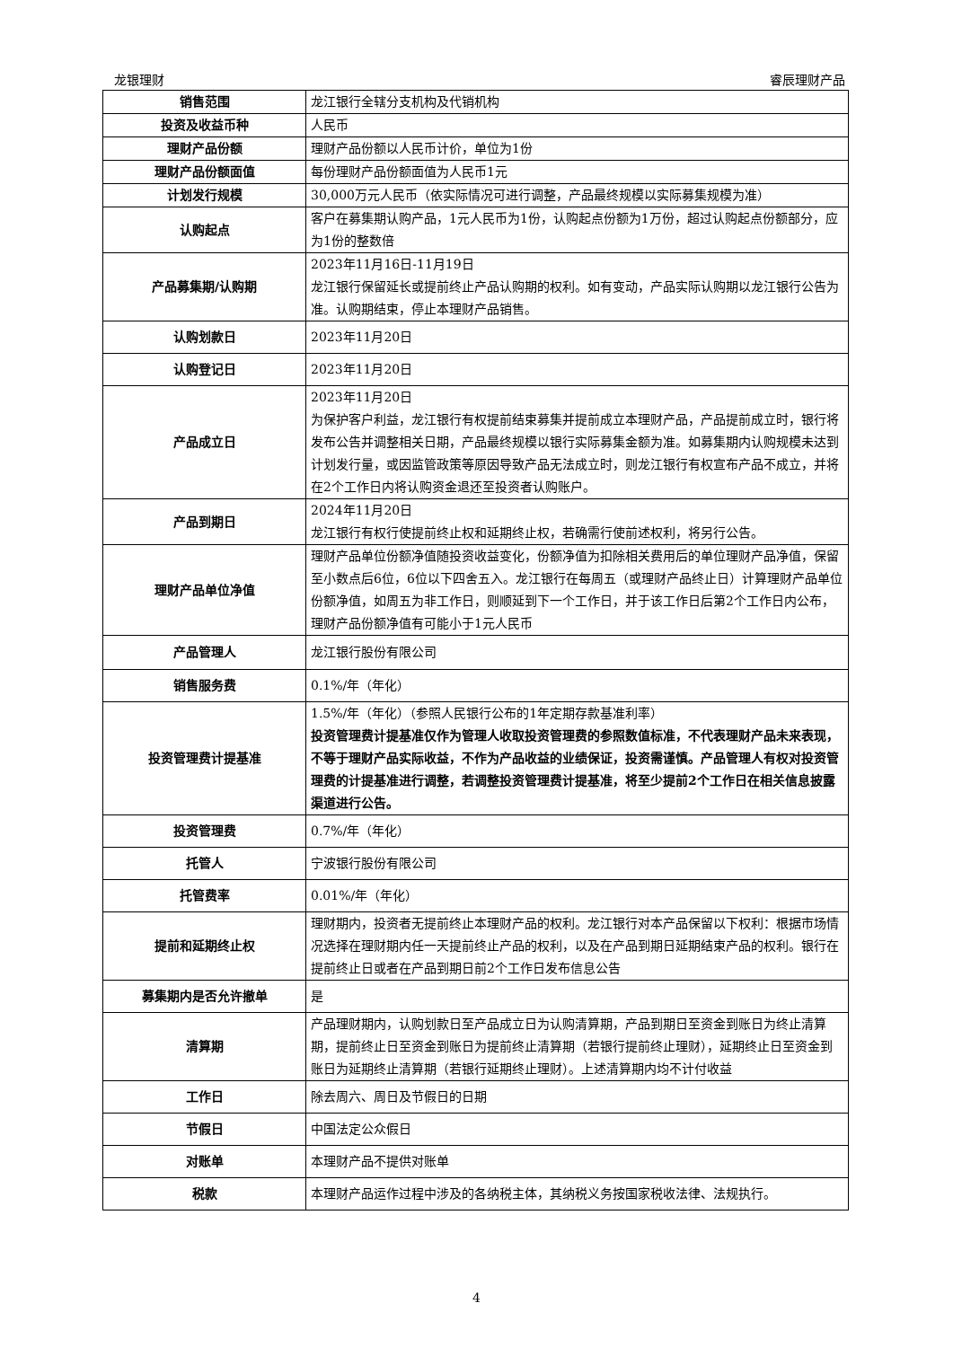龙银理财 睿辰理财产品
| 销售范围 | 龙江银行全辖分支机构及代销机构 |
| 投资及收益币种 | 人民币 |
| 理财产品份额 | 理财产品份额以人民币计价，单位为1份 |
| 理财产品份额面值 | 每份理财产品份额面值为人民币1元 |
| 计划发行规模 | 30,000万元人民币（依实际情况可进行调整，产品最终规模以实际募集规模为准） |
| 认购起点 | 客户在募集期认购产品，1元人民币为1份，认购起点份额为1万份，超过认购起点份额部分，应为1份的整数倍 |
| 产品募集期/认购期 | 2023年11月16日-11月19日 龙江银行保留延长或提前终止产品认购期的权利。如有变动，产品实际认购期以龙江银行公告为准。认购期结束，停止本理财产品销售。 |
| 认购划款日 | 2023年11月20日 |
| 认购登记日 | 2023年11月20日 |
| 产品成立日 | 2023年11月20日 为保护客户利益，龙江银行有权提前结束募集并提前成立本理财产品，产品提前成立时，银行将发布公告并调整相关日期，产品最终规模以银行实际募集金额为准。如募集期内认购规模未达到计划发行量，或因监管政策等原因导致产品无法成立时，则龙江银行有权宣布产品不成立，并将在2个工作日内将认购资金退还至投资者认购账户。 |
| 产品到期日 | 2024年11月20日 龙江银行有权行使提前终止权和延期终止权，若确需行使前述权利，将另行公告。 |
| 理财产品单位净值 | 理财产品单位份额净值随投资收益变化，份额净值为扣除相关费用后的单位理财产品净值，保留至小数点后6位，6位以下四舍五入。龙江银行在每周五（或理财产品终止日）计算理财产品单位份额净值，如周五为非工作日，则顺延到下一个工作日，并于该工作日后第2个工作日内公布，理财产品份额净值有可能小于1元人民币 |
| 产品管理人 | 龙江银行股份有限公司 |
| 销售服务费 | 0.1%/年（年化） |
| 投资管理费计提基准 | 1.5%/年（年化）（参照人民银行公布的1年定期存款基准利率） 投资管理费计提基准仅作为管理人收取投资管理费的参照数值标准，不代表理财产品未来表现，不等于理财产品实际收益，不作为产品收益的业绩保证，投资需谨慎。产品管理人有权对投资管理费的计提基准进行调整，若调整投资管理费计提基准，将至少提前2个工作日在相关信息披露渠道进行公告。 |
| 投资管理费 | 0.7%/年（年化） |
| 托管人 | 宁波银行股份有限公司 |
| 托管费率 | 0.01%/年（年化） |
| 提前和延期终止权 | 理财期内，投资者无提前终止本理财产品的权利。龙江银行对本产品保留以下权利：根据市场情况选择在理财期内任一天提前终止产品的权利，以及在产品到期日延期结束产品的权利。银行在提前终止日或者在产品到期日前2个工作日发布信息公告 |
| 募集期内是否允许撤单 | 是 |
| 清算期 | 产品理财期内，认购划款日至产品成立日为认购清算期，产品到期日至资金到账日为终止清算期，提前终止日至资金到账日为提前终止清算期（若银行提前终止理财），延期终止日至资金到账日为延期终止清算期（若银行延期终止理财）。上述清算期内均不计付收益 |
| 工作日 | 除去周六、周日及节假日的日期 |
| 节假日 | 中国法定公众假日 |
| 对账单 | 本理财产品不提供对账单 |
| 税款 | 本理财产品运作过程中涉及的各纳税主体，其纳税义务按国家税收法律、法规执行。 |
4